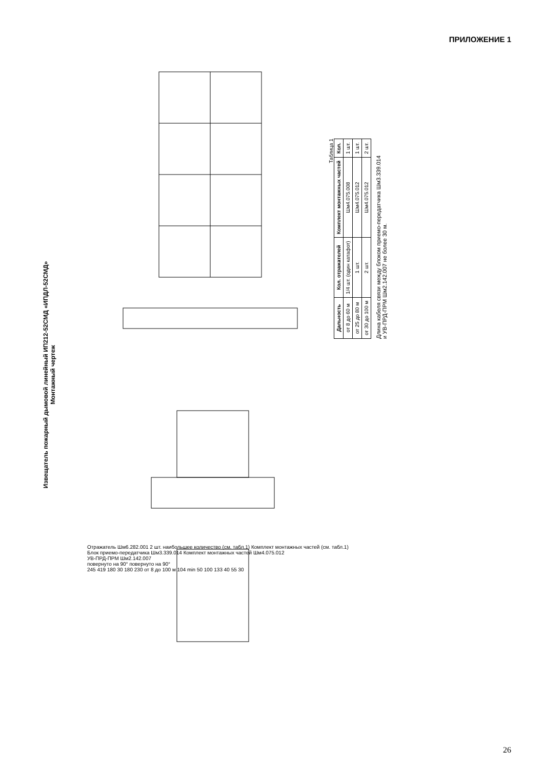ПРИЛОЖЕНИЕ 1
Извещатель пожарный дымовой линейный ИП212-52СМД «ИПДЛ-52СМД»
Монтажный чертеж
Таблица 1
| Дальность | Кол. отражателей | Комплект монтажных частей | Кол. |
| --- | --- | --- | --- |
| от 8 до 60 м | 1/4 шт. (один катафот) | Шм4.075.008 | 1 шт. |
| от 25 до 80 м | 1 шт. | Шм4.075.012 | 1 шт. |
| от 30 до 100 м | 2 шт. | Шм4.075.012 | 2 шт. |
Длина кабеля связи между блоком приемо-передатчика Шм3.339.014
и УВ-ПРД-ПРМ Шм2.142.007 не более 30 м.
Отражатель Шм6.282.001 2 шт. наибольшее количество (см. табл.1) Комплект монтажных частей (см. табл.1)
Блок приемо-передатчика Шм3.339.014 Комплект монтажных частей Шм4.075.012
УВ-ПРД-ПРМ Шм2.142.007
повернуто на 90° повернуто на 90°
245 419 180 30 180 230 от 8 до 100 м 104 min 50 100 133 40 55 30
26